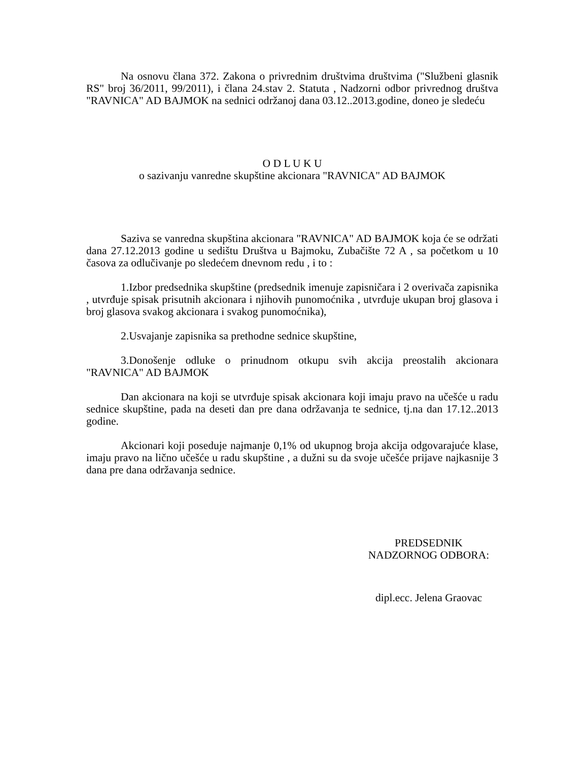Na osnovu člana 372. Zakona o privrednim društvima društvima ("Službeni glasnik RS" broj 36/2011, 99/2011), i člana 24.stav 2. Statuta , Nadzorni odbor privrednog društva "RAVNICA" AD BAJMOK na sednici održanoj dana 03.12..2013.godine, doneo je sledeću
O D L U K U
o sazivanju vanredne skupštine akcionara "RAVNICA" AD BAJMOK
Saziva se vanredna skupština akcionara "RAVNICA" AD BAJMOK koja će se održati dana 27.12.2013 godine u sedištu Društva u Bajmoku, Zubačište 72 A , sa početkom u 10 časova za odlučivanje po sledećem dnevnom redu , i to :
1.Izbor predsednika skupštine (predsednik imenuje zapisničara i 2 overivača zapisnika , utvrđuje spisak prisutnih akcionara i njihovih punomoćnika , utvrđuje ukupan broj glasova i broj glasova svakog akcionara i svakog punomoćnika),
2.Usvajanje zapisnika sa prethodne sednice skupštine,
3.Donošenje odluke o prinudnom otkupu svih akcija preostalih akcionara "RAVNICA" AD BAJMOK
Dan akcionara na koji se utvrđuje spisak akcionara koji imaju pravo na učešće u radu sednice skupštine, pada na deseti dan pre dana održavanja te sednice, tj.na dan 17.12..2013 godine.
Akcionari koji poseduje najmanje 0,1% od ukupnog broja akcija odgovarajuće klase, imaju pravo na lično učešće u radu skupštine , a dužni su da svoje učešće prijave najkasnije 3 dana pre dana održavanja sednice.
PREDSEDNIK
NADZORNOG ODBORA:
dipl.ecc. Jelena Graovac